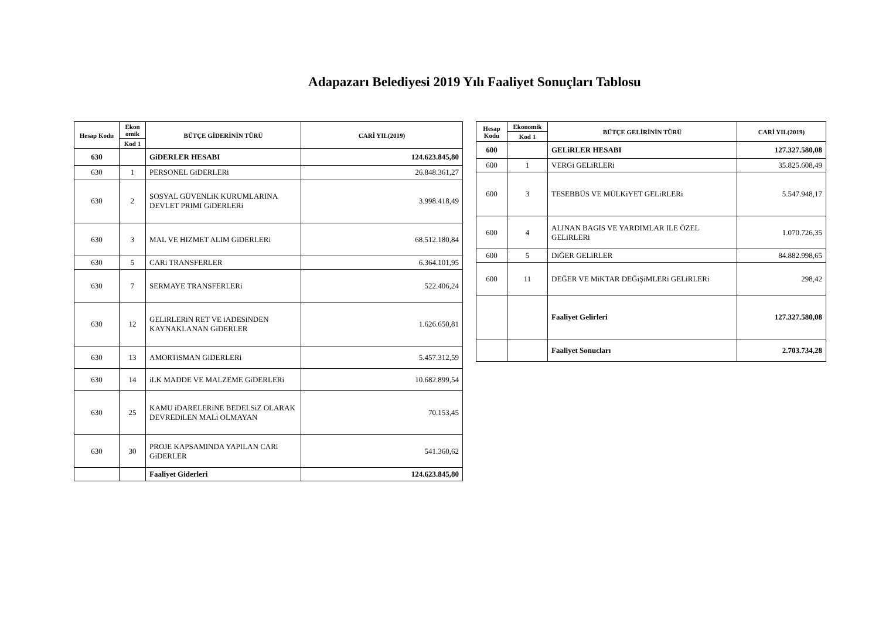Adapazarı Belediyesi 2019 Yılı Faaliyet Sonuçları Tablosu
| Hesap Kodu | Ekon omik | BÜTÇE GİDERİNİN TÜRÜ | CARİ YIL(2019) |
| --- | --- | --- | --- |
| | Kod 1 | | |
| 630 | | GiDERLER HESABI | 124.623.845,80 |
| 630 | 1 | PERSONEL GiDERLERi | 26.848.361,27 |
| 630 | 2 | SOSYAL GÜVENLiK KURUMLARINA DEVLET PRIMI GiDERLERi | 3.998.418,49 |
| 630 | 3 | MAL VE HIZMET ALIM GiDERLERi | 68.512.180,84 |
| 630 | 5 | CARi TRANSFERLER | 6.364.101,95 |
| 630 | 7 | SERMAYE TRANSFERLERi | 522.406,24 |
| 630 | 12 | GELiRLERiN RET VE iADESiNDEN KAYNAKLANAN GiDERLER | 1.626.650,81 |
| 630 | 13 | AMORTiSMAN GiDERLERi | 5.457.312,59 |
| 630 | 14 | iLK MADDE VE MALZEME GiDERLERi | 10.682.899,54 |
| 630 | 25 | KAMU iDARELERiNE BEDELSiZ OLARAK DEVREDiLEN MALi OLMAYAN | 70.153,45 |
| 630 | 30 | PROJE KAPSAMINDA YAPILAN CARi GiDERLER | 541.360,62 |
| | | Faaliyet Giderleri | 124.623.845,80 |
| Hesap Kodu | Ekonomik | BÜTÇE GELİRİNİN TÜRÜ | CARİ YIL(2019) |
| --- | --- | --- | --- |
| | Kod 1 | | |
| 600 | | GELiRLER HESABI | 127.327.580,08 |
| 600 | 1 | VERGi GELiRLERi | 35.825.608,49 |
| 600 | 3 | TESEBBÜS VE MÜLKiYET GELiRLERi | 5.547.948,17 |
| 600 | 4 | ALINAN BAGIS VE YARDIMLAR ILE ÖZEL GELiRLERi | 1.070.726,35 |
| 600 | 5 | DiĞER GELiRLER | 84.882.998,65 |
| 600 | 11 | DEĞER VE MiKTAR DEĞiŞiMLERi GELiRLERi | 298,42 |
| | | Faaliyet Gelirleri | 127.327.580,08 |
| | | Faaliyet Sonucları | 2.703.734,28 |